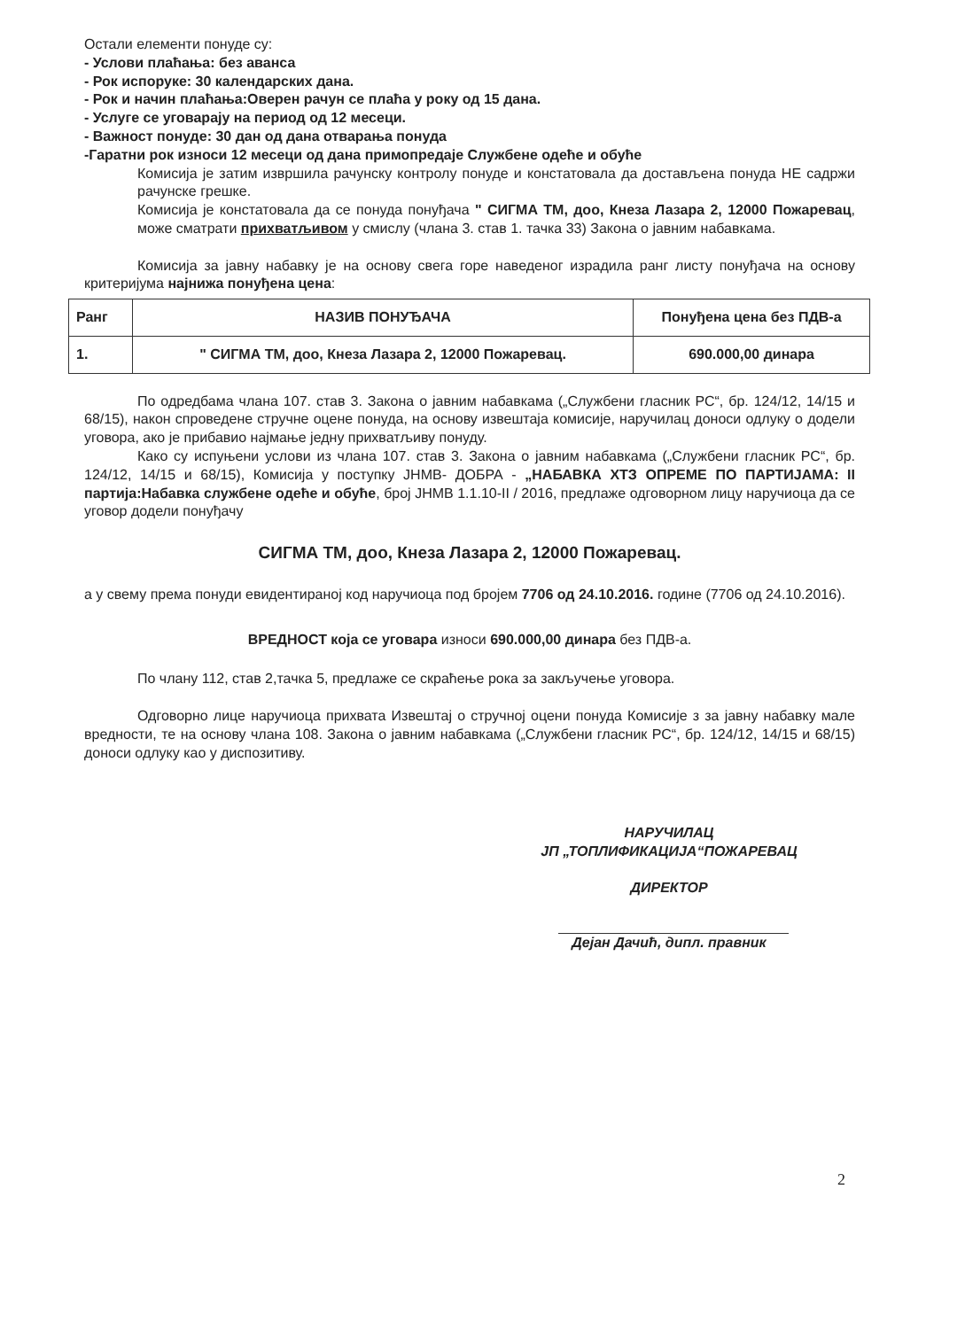Остали елементи понуде су:
- Услови плаћања: без аванса
- Рок испоруке: 30 календарских дана.
- Рок и начин плаћања:Оверен рачун се плаћа у року од 15 дана.
- Услуге се уговарају на период од 12 месеци.
- Важност понуде: 30 дан од дана отварања понуда
-Гаратни рок износи 12 месеци од дана примопредаје Службене одеће и обуће
Комисија је затим извршила рачунску контролу понуде и констатовала да достављена понуда НЕ садржи рачунске грешке.
Комисија је констатовала да се понуда понуђача " СИГМА ТМ, доо, Кнеза Лазара 2, 12000 Пожаревац, може сматрати прихватљивом у смислу (члана 3. став 1. тачка 33) Закона о јавним набавкама.
Комисија за јавну набавку је на основу свега горе наведеног израдила ранг листу понуђача на основу критеријума најнижа понуђена цена:
| Ранг | НАЗИВ ПОНУЂАЧА | Понуђена цена без ПДВ-а |
| --- | --- | --- |
| 1. | " СИГМА ТМ, доо, Кнеза Лазара 2, 12000 Пожаревац. | 690.000,00 динара |
По одредбама члана 107. став 3. Закона о јавним набавкама („Службени гласник РС“, бр. 124/12, 14/15 и 68/15), након спроведене стручне оцене понуда, на основу извештаја комисије, наручилац доноси одлуку о додели уговора, ако је прибавио најмање једну прихватљиву понуду.
Како су испуњени услови из члана 107. став 3. Закона о јавним набавкама („Службени гласник РС“, бр. 124/12, 14/15 и 68/15), Комисија у поступку ЈНМВ- ДОБРА - „НАБАВКА ХТЗ ОПРЕМЕ ПО ПАРТИЈАМА: II партија:Набавка службене одеће и обуће, број ЈНМВ 1.1.10-II / 2016, предлаже одговорном лицу наручиоца да се уговор додели понуђачу
СИГМА ТМ, доо, Кнеза Лазара 2, 12000 Пожаревац.
а у свему према понуди евидентираној код наручиоца под бројем 7706 од 24.10.2016. године (7706 од 24.10.2016).
ВРЕДНОСТ која се уговара износи 690.000,00 динара без ПДВ-а.
По члану 112, став 2,тачка 5, предлаже се скраћење рока за закључење уговора.
Одговорно лице наручиоца прихвата Извештај о стручној оцени понуда Комисије з за јавну набавку мале вредности, те на основу члана 108. Закона о јавним набавкама („Службени гласник РС“, бр. 124/12, 14/15 и 68/15) доноси одлуку као у диспозитиву.
НАРУЧИЛАЦ
ЈП „ТОПЛИФИКАЦИЈА“ПОЖАРЕВАЦ
ДИРЕКТОР
Дејан Дачић, дипл. правник
2